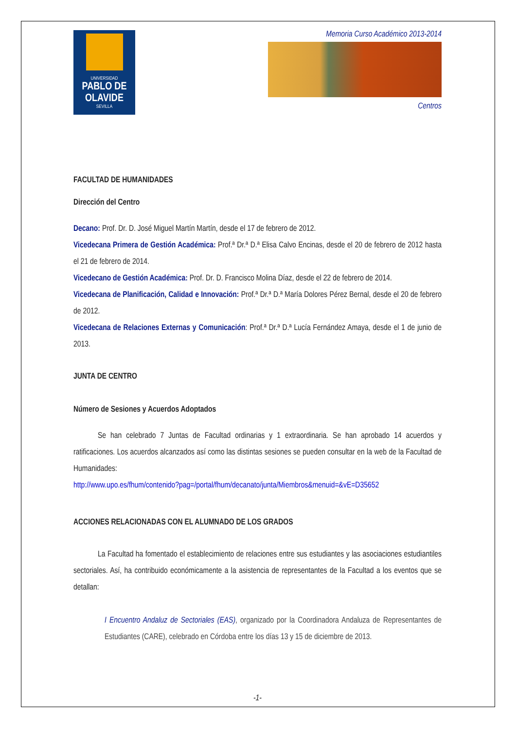UNIVERSIDAD
PABLO DE OLAVIDE
SEVILLA
Memoria Curso Académico 2013-2014
Centros
FACULTAD DE HUMANIDADES
Dirección del Centro
Decano: Prof. Dr. D. José Miguel Martín Martín, desde el 17 de febrero de 2012.
Vicedecana Primera de Gestión Académica: Prof.ª Dr.ª D.ª Elisa Calvo Encinas, desde el 20 de febrero de 2012 hasta el 21 de febrero de 2014.
Vicedecano de Gestión Académica: Prof. Dr. D. Francisco Molina Díaz, desde el 22 de febrero de 2014.
Vicedecana de Planificación, Calidad e Innovación: Prof.ª Dr.ª D.ª María Dolores Pérez Bernal, desde el 20 de febrero de 2012.
Vicedecana de Relaciones Externas y Comunicación: Prof.ª Dr.ª D.ª Lucía Fernández Amaya, desde el 1 de junio de 2013.
JUNTA DE CENTRO
Número de Sesiones y Acuerdos Adoptados
Se han celebrado 7 Juntas de Facultad ordinarias y 1 extraordinaria. Se han aprobado 14 acuerdos y ratificaciones. Los acuerdos alcanzados así como las distintas sesiones se pueden consultar en la web de la Facultad de Humanidades:
http://www.upo.es/fhum/contenido?pag=/portal/fhum/decanato/junta/Miembros&menuid=&vE=D35652
ACCIONES RELACIONADAS CON EL ALUMNADO DE LOS GRADOS
La Facultad ha fomentado el establecimiento de relaciones entre sus estudiantes y las asociaciones estudiantiles sectoriales. Así, ha contribuido económicamente a la asistencia de representantes de la Facultad a los eventos que se detallan:
I Encuentro Andaluz de Sectoriales (EAS), organizado por la Coordinadora Andaluza de Representantes de Estudiantes (CARE), celebrado en Córdoba entre los días 13 y 15 de diciembre de 2013.
-1-